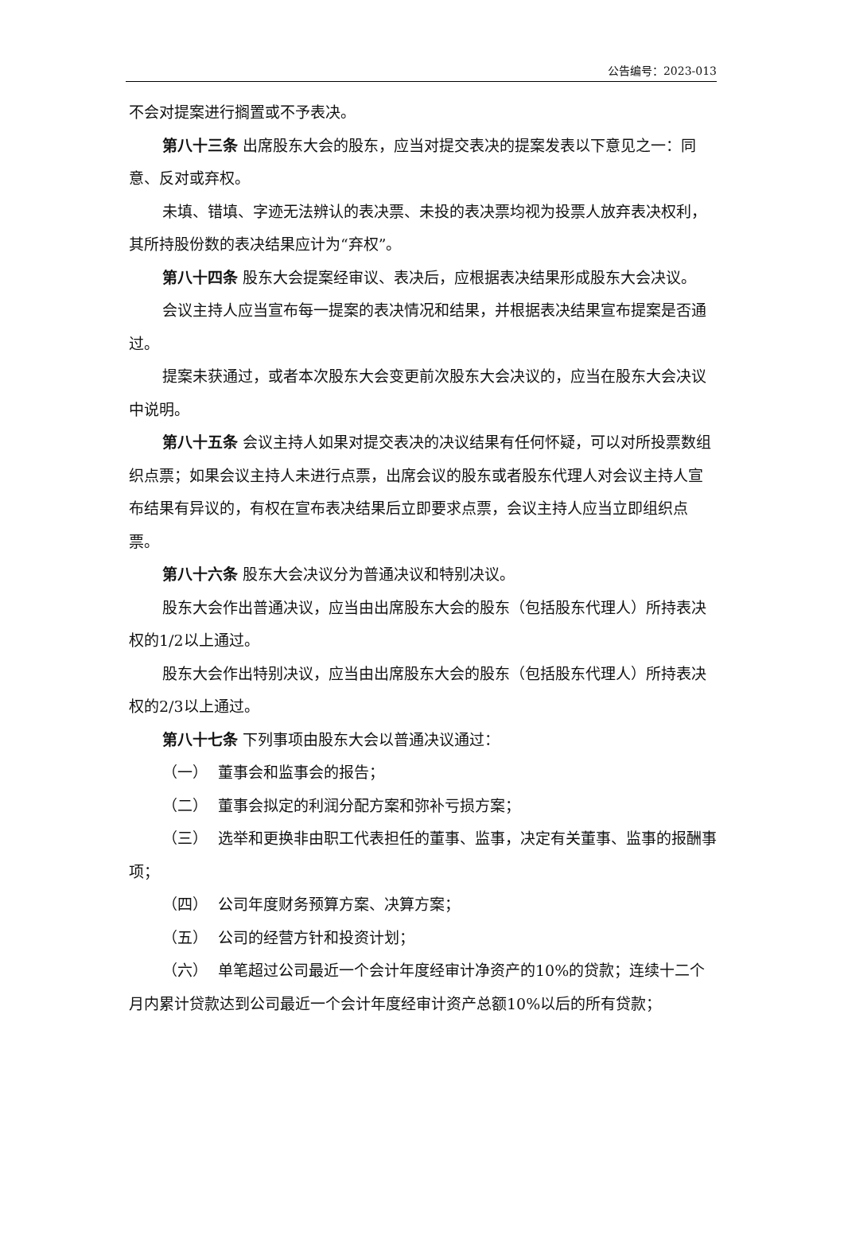公告编号：2023-013
不会对提案进行搁置或不予表决。
第八十三条 出席股东大会的股东，应当对提交表决的提案发表以下意见之一：同意、反对或弃权。
未填、错填、字迹无法辨认的表决票、未投的表决票均视为投票人放弃表决权利，其所持股份数的表决结果应计为“弃权”。
第八十四条 股东大会提案经审议、表决后，应根据表决结果形成股东大会决议。
会议主持人应当宣布每一提案的表决情况和结果，并根据表决结果宣布提案是否通过。
提案未获通过，或者本次股东大会变更前次股东大会决议的，应当在股东大会决议中说明。
第八十五条 会议主持人如果对提交表决的决议结果有任何怀疑，可以对所投票数组织点票；如果会议主持人未进行点票，出席会议的股东或者股东代理人对会议主持人宣布结果有异议的，有权在宣布表决结果后立即要求点票，会议主持人应当立即组织点票。
第八十六条 股东大会决议分为普通决议和特别决议。
股东大会作出普通决议，应当由出席股东大会的股东（包括股东代理人）所持表决权的1/2以上通过。
股东大会作出特别决议，应当由出席股东大会的股东（包括股东代理人）所持表决权的2/3以上通过。
第八十七条 下列事项由股东大会以普通决议通过：
（一） 董事会和监事会的报告；
（二） 董事会拟定的利润分配方案和弥补亏损方案；
（三） 选举和更换非由职工代表担任的董事、监事，决定有关董事、监事的报酬事项；
（四） 公司年度财务预算方案、决算方案；
（五） 公司的经营方针和投资计划；
（六） 单笔超过公司最近一个会计年度经审计净资产的10%的贷款；连续十二个月内累计贷款达到公司最近一个会计年度经审计资产总额10%以后的所有贷款；